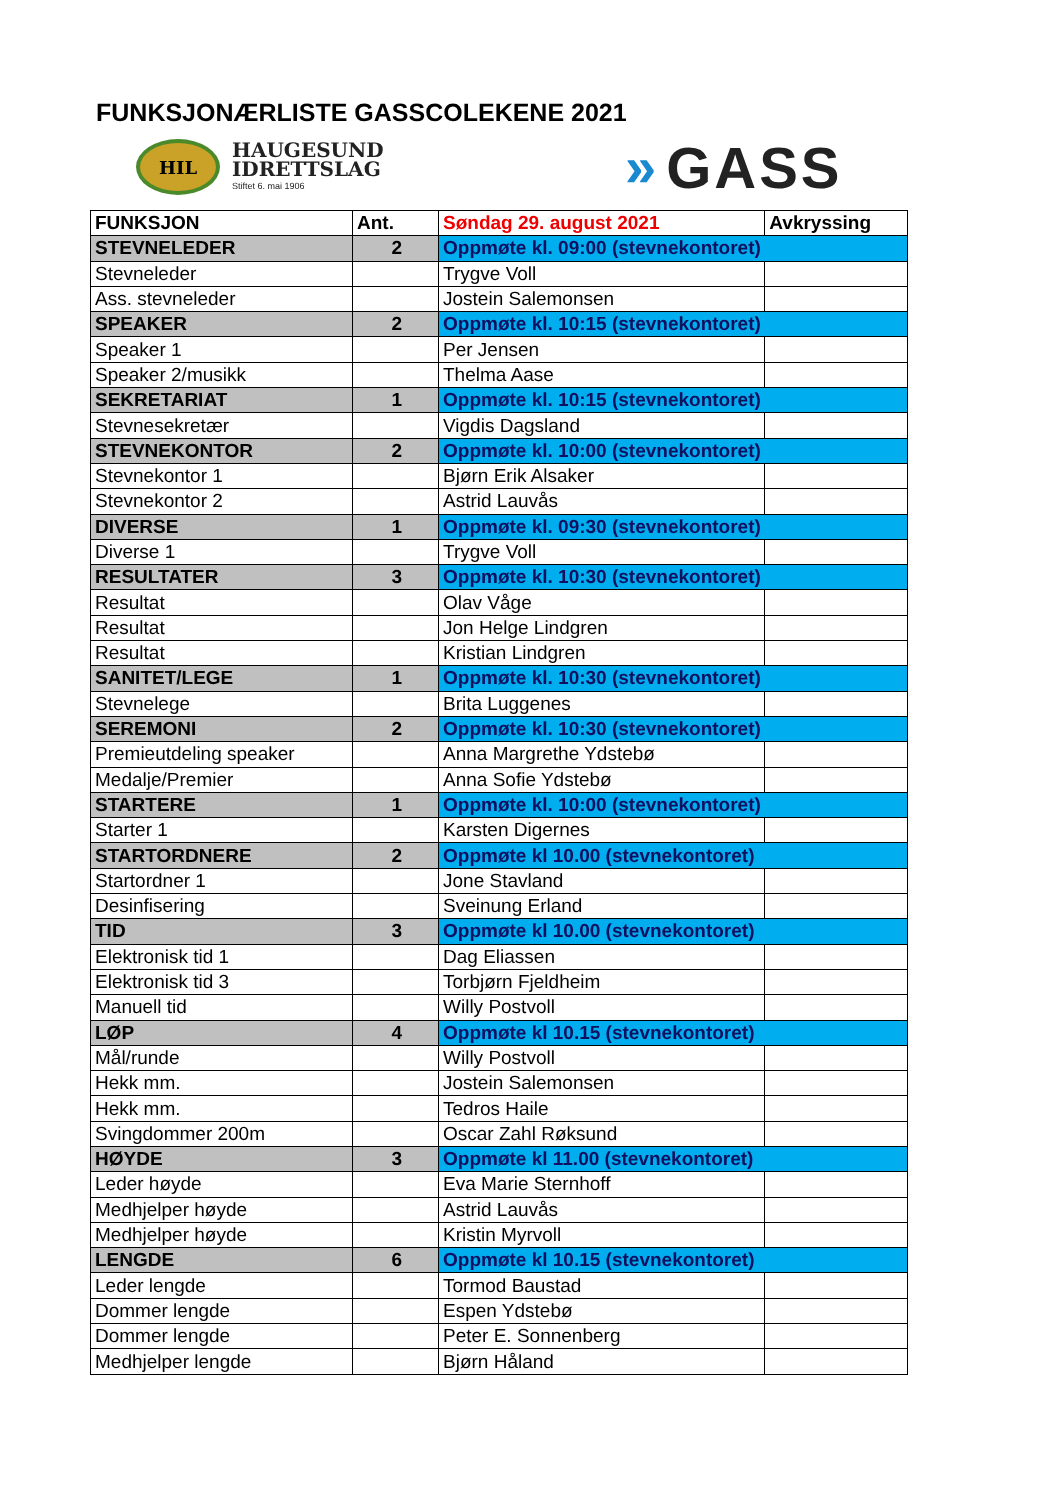FUNKSJONÆRLISTE GASSCOLEKENE 2021
HIL
HAUGESUND
IDRETTSLAG
Stiftet 6. mai 1906
» GASS
| FUNKSJON | Ant. | Søndag 29. august 2021 | Avkryssing |
| --- | --- | --- | --- |
| STEVNELEDER | 2 | Oppmøte kl. 09:00 (stevnekontoret) | |
| Stevneleder | | Trygve Voll | |
| Ass. stevneleder | | Jostein Salemonsen | |
| SPEAKER | 2 | Oppmøte kl. 10:15 (stevnekontoret) | |
| Speaker 1 | | Per Jensen | |
| Speaker 2/musikk | | Thelma Aase | |
| SEKRETARIAT | 1 | Oppmøte kl. 10:15 (stevnekontoret) | |
| Stevnesekretær | | Vigdis Dagsland | |
| STEVNEKONTOR | 2 | Oppmøte kl. 10:00 (stevnekontoret) | |
| Stevnekontor 1 | | Bjørn Erik Alsaker | |
| Stevnekontor 2 | | Astrid Lauvås | |
| DIVERSE | 1 | Oppmøte kl. 09:30 (stevnekontoret) | |
| Diverse 1 | | Trygve Voll | |
| RESULTATER | 3 | Oppmøte kl. 10:30 (stevnekontoret) | |
| Resultat | | Olav Våge | |
| Resultat | | Jon Helge Lindgren | |
| Resultat | | Kristian Lindgren | |
| SANITET/LEGE | 1 | Oppmøte kl. 10:30 (stevnekontoret) | |
| Stevnelege | | Brita Luggenes | |
| SEREMONI | 2 | Oppmøte kl. 10:30 (stevnekontoret) | |
| Premieutdeling speaker | | Anna Margrethe Ydstebø | |
| Medalje/Premier | | Anna Sofie Ydstebø | |
| STARTERE | 1 | Oppmøte kl. 10:00 (stevnekontoret) | |
| Starter 1 | | Karsten Digernes | |
| STARTORDNERE | 2 | Oppmøte kl 10.00 (stevnekontoret) | |
| Startordner 1 | | Jone Stavland | |
| Desinfisering | | Sveinung Erland | |
| TID | 3 | Oppmøte kl 10.00 (stevnekontoret) | |
| Elektronisk tid 1 | | Dag Eliassen | |
| Elektronisk tid 3 | | Torbjørn Fjeldheim | |
| Manuell tid | | Willy Postvoll | |
| LØP | 4 | Oppmøte kl 10.15 (stevnekontoret) | |
| Mål/runde | | Willy Postvoll | |
| Hekk mm. | | Jostein Salemonsen | |
| Hekk mm. | | Tedros Haile | |
| Svingdommer 200m | | Oscar Zahl Røksund | |
| HØYDE | 3 | Oppmøte kl 11.00 (stevnekontoret) | |
| Leder høyde | | Eva Marie Sternhoff | |
| Medhjelper høyde | | Astrid Lauvås | |
| Medhjelper høyde | | Kristin Myrvoll | |
| LENGDE | 6 | Oppmøte kl 10.15 (stevnekontoret) | |
| Leder lengde | | Tormod Baustad | |
| Dommer lengde | | Espen Ydstebø | |
| Dommer lengde | | Peter E. Sonnenberg | |
| Medhjelper lengde | | Bjørn Håland | |